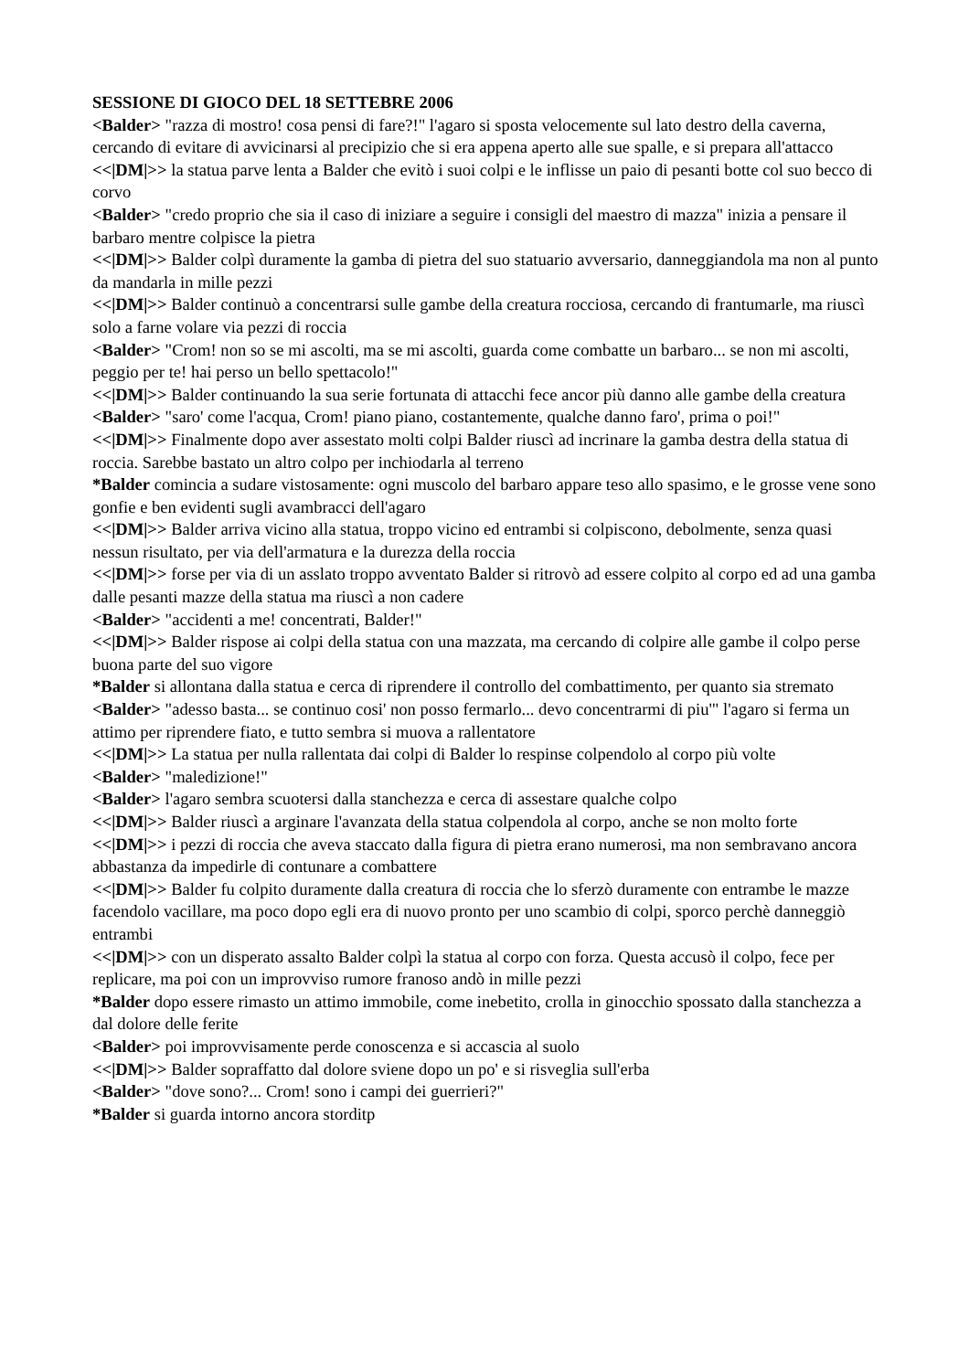SESSIONE DI GIOCO DEL 18 SETTEBRE 2006
<Balder> "razza di mostro! cosa pensi di fare?!" l'agaro si sposta velocemente sul lato destro della caverna, cercando di evitare di avvicinarsi al precipizio che si era appena aperto alle sue spalle, e si prepara all'attacco
<<|DM|>> la statua parve lenta a Balder che evitò i suoi colpi e le inflisse un paio di pesanti botte col suo becco di corvo
<Balder> "credo proprio che sia il caso di iniziare a seguire i consigli del maestro di mazza" inizia a pensare il barbaro mentre colpisce la pietra
<<|DM|>> Balder colpì duramente la gamba di pietra del suo statuario avversario, danneggiandola ma non al punto da mandarla in mille pezzi
<<|DM|>> Balder continuò a concentrarsi sulle gambe della creatura rocciosa, cercando di frantumarle, ma riuscì solo a farne volare via pezzi di roccia
<Balder> "Crom! non so se mi ascolti, ma se mi ascolti, guarda come combatte un barbaro... se non mi ascolti, peggio per te! hai perso un bello spettacolo!"
<<|DM|>> Balder continuando la sua serie fortunata di attacchi fece ancor più danno alle gambe della creatura
<Balder> "saro' come l'acqua, Crom! piano piano, costantemente, qualche danno faro', prima o poi!"
<<|DM|>> Finalmente dopo aver assestato molti colpi Balder riuscì ad incrinare la gamba destra della statua di roccia. Sarebbe bastato un altro colpo per inchiodarla al terreno
*Balder comincia a sudare vistosamente: ogni muscolo del barbaro appare teso allo spasimo, e le grosse vene sono gonfie e ben evidenti sugli avambracci dell'agaro
<<|DM|>> Balder arriva vicino alla statua, troppo vicino ed entrambi si colpiscono, debolmente, senza quasi nessun risultato, per via dell'armatura e la durezza della roccia
<<|DM|>> forse per via di un asslato troppo avventato Balder si ritrovò ad essere colpito al corpo ed ad una gamba dalle pesanti mazze della statua ma riuscì a non cadere
<Balder> "accidenti a me! concentrati, Balder!"
<<|DM|>> Balder rispose ai colpi della statua con una mazzata, ma cercando di colpire alle gambe il colpo perse buona parte del suo vigore
*Balder si allontana dalla statua e cerca di riprendere il controllo del combattimento, per quanto sia stremato
<Balder> "adesso basta... se continuo cosi' non posso fermarlo... devo concentrarmi di piu'" l'agaro si ferma un attimo per riprendere fiato, e tutto sembra si muova a rallentatore
<<|DM|>> La statua per nulla rallentata dai colpi di Balder lo respinse colpendolo al corpo più volte
<Balder> "maledizione!"
<Balder> l'agaro sembra scuotersi dalla stanchezza e cerca di assestare qualche colpo
<<|DM|>> Balder riuscì a arginare l'avanzata della statua colpendola al corpo, anche se non molto forte
<<|DM|>> i pezzi di roccia che aveva staccato dalla figura di pietra erano numerosi, ma non sembravano ancora abbastanza da impedirle di contunare a combattere
<<|DM|>> Balder fu colpito duramente dalla creatura di roccia che lo sferzò duramente con entrambe le mazze facendolo vacillare, ma poco dopo egli era di nuovo pronto per uno scambio di colpi, sporco perchè danneggiò entrambi
<<|DM|>> con un disperato assalto Balder colpì la statua al corpo con forza. Questa accusò il colpo, fece per replicare, ma poi con un improvviso rumore franoso andò in mille pezzi
*Balder dopo essere rimasto un attimo immobile, come inebetito, crolla in ginocchio spossato dalla stanchezza a dal dolore delle ferite
<Balder> poi improvvisamente perde conoscenza e si accascia al suolo
<<|DM|>> Balder sopraffatto dal dolore sviene dopo un po' e si risveglia sull'erba
<Balder> "dove sono?... Crom! sono i campi dei guerrieri?"
*Balder si guarda intorno ancora storditp